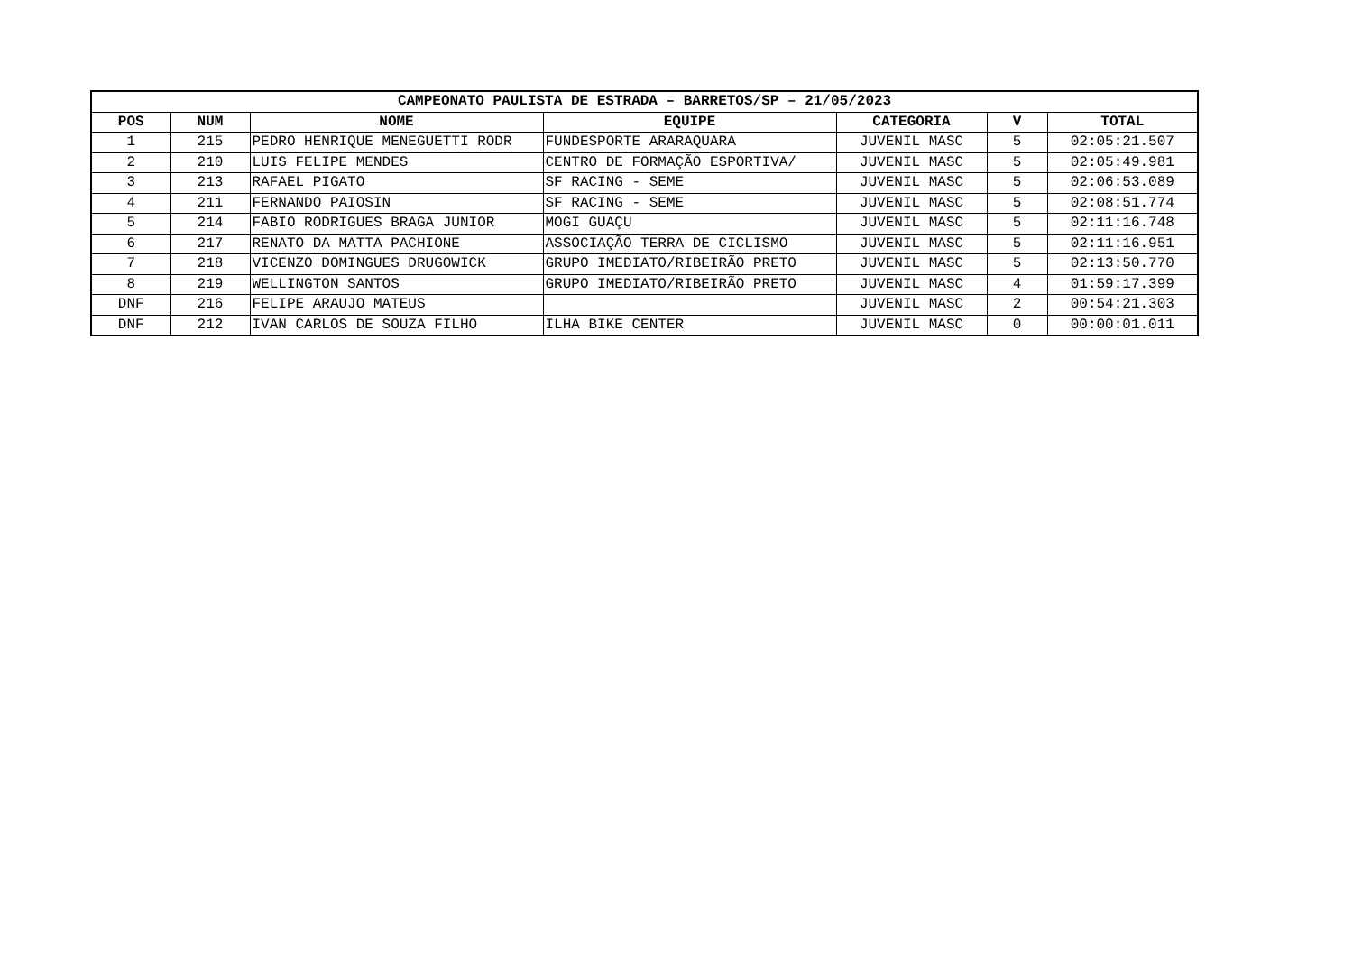| CAMPEONATO PAULISTA DE ESTRADA – BARRETOS/SP – 21/05/2023 | | | | | | |
| --- | --- | --- | --- | --- | --- | --- |
| POS | NUM | NOME | EQUIPE | CATEGORIA | V | TOTAL |
| 1 | 215 | PEDRO HENRIQUE MENEGUETTI RODR | FUNDESPORTE ARARAQUARA | JUVENIL MASC | 5 | 02:05:21.507 |
| 2 | 210 | LUIS FELIPE MENDES | CENTRO DE FORMAÇÃO ESPORTIVA/ | JUVENIL MASC | 5 | 02:05:49.981 |
| 3 | 213 | RAFAEL PIGATO | SF RACING - SEME | JUVENIL MASC | 5 | 02:06:53.089 |
| 4 | 211 | FERNANDO PAIOSIN | SF RACING - SEME | JUVENIL MASC | 5 | 02:08:51.774 |
| 5 | 214 | FABIO RODRIGUES BRAGA JUNIOR | MOGI GUAÇU | JUVENIL MASC | 5 | 02:11:16.748 |
| 6 | 217 | RENATO DA MATTA PACHIONE | ASSOCIAÇÃO TERRA DE CICLISMO | JUVENIL MASC | 5 | 02:11:16.951 |
| 7 | 218 | VICENZO DOMINGUES DRUGOWICK | GRUPO IMEDIATO/RIBEIRÃO PRETO | JUVENIL MASC | 5 | 02:13:50.770 |
| 8 | 219 | WELLINGTON SANTOS | GRUPO IMEDIATO/RIBEIRÃO PRETO | JUVENIL MASC | 4 | 01:59:17.399 |
| DNF | 216 | FELIPE ARAUJO MATEUS | | JUVENIL MASC | 2 | 00:54:21.303 |
| DNF | 212 | IVAN CARLOS DE SOUZA FILHO | ILHA BIKE CENTER | JUVENIL MASC | 0 | 00:00:01.011 |